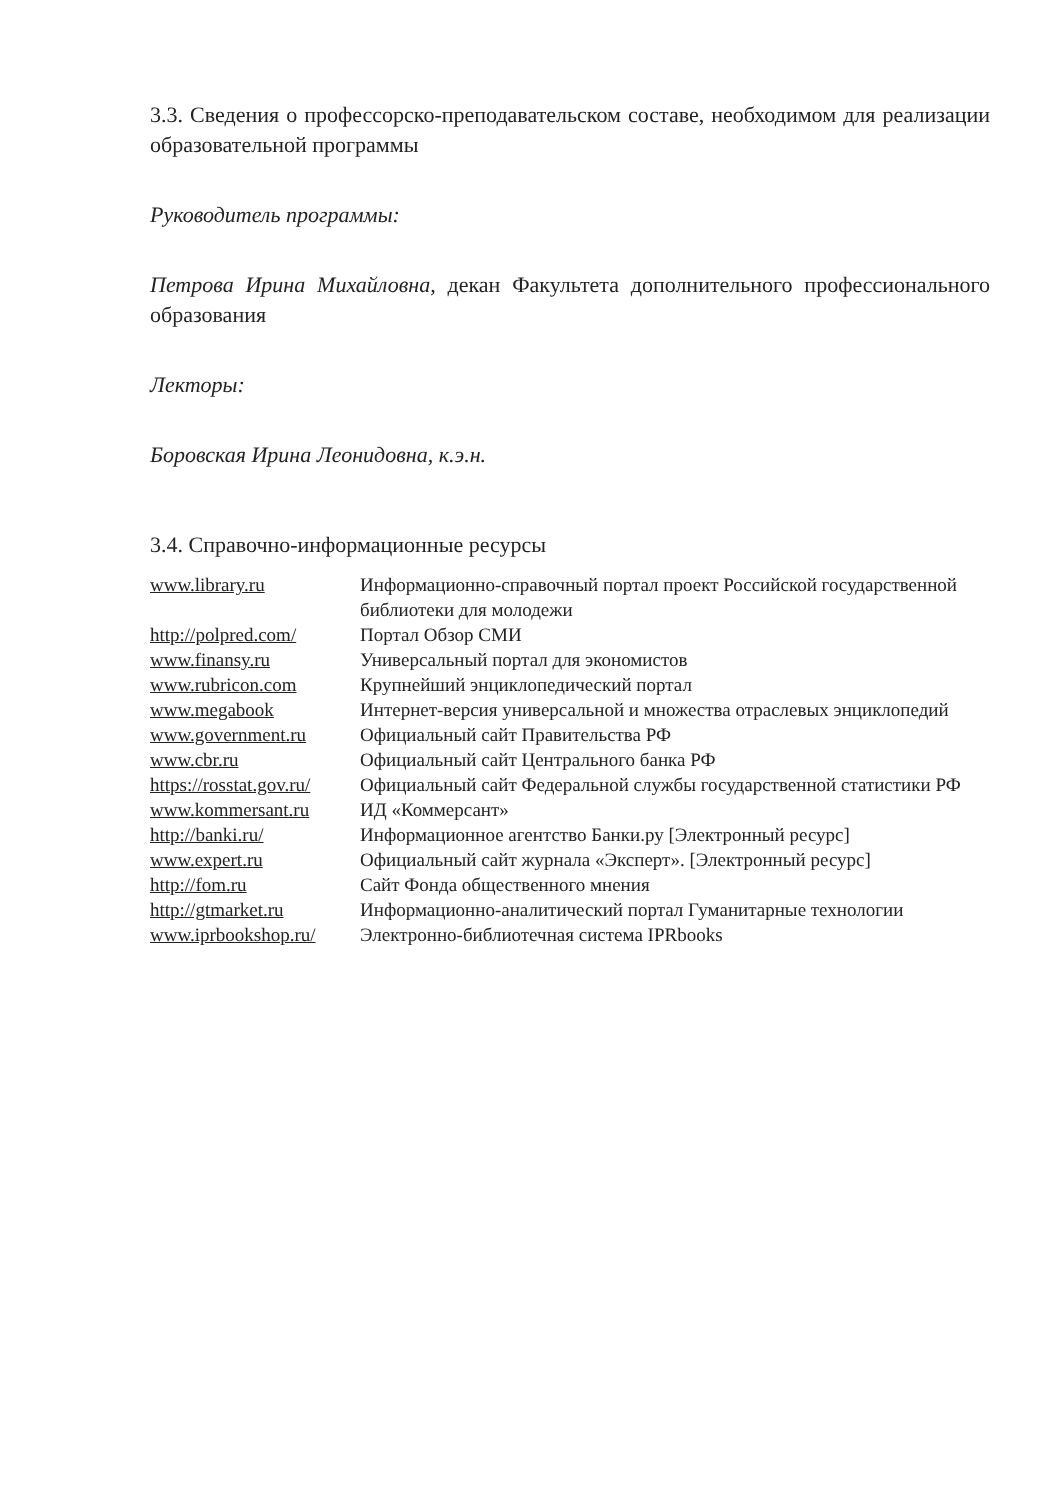3.3. Сведения о профессорско-преподавательском составе, необходимом для реализации образовательной программы
Руководитель программы:
Петрова Ирина Михайловна, декан Факультета дополнительного профессионального образования
Лекторы:
Боровская Ирина Леонидовна, к.э.н.
3.4. Справочно-информационные ресурсы
| www.library.ru | Информационно-справочный портал проект Российской государственной библиотеки для молодежи |
| http://polpred.com/ | Портал Обзор СМИ |
| www.finansy.ru | Универсальный портал для экономистов |
| www.rubricon.com | Крупнейший энциклопедический портал |
| www.megabook | Интернет-версия универсальной и множества отраслевых энциклопедий |
| www.government.ru | Официальный сайт Правительства РФ |
| www.cbr.ru | Официальный сайт Центрального банка РФ |
| https://rosstat.gov.ru/ | Официальный сайт Федеральной службы государственной статистики РФ |
| www.kommersant.ru | ИД «Коммерсант» |
| http://banki.ru/ | Информационное агентство Банки.ру [Электронный ресурс] |
| www.expert.ru | Официальный сайт журнала «Эксперт». [Электронный ресурс] |
| http://fom.ru | Сайт Фонда общественного мнения |
| http://gtmarket.ru | Информационно-аналитический портал Гуманитарные технологии |
| www.iprbookshop.ru/ | Электронно-библиотечная система IPRbooks |